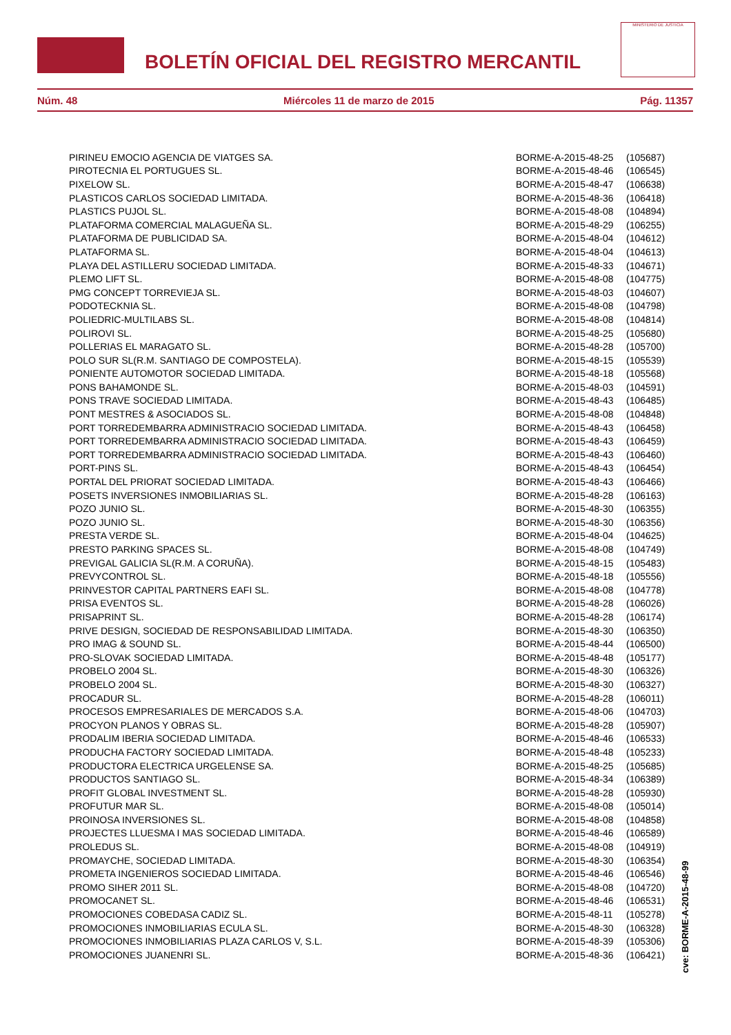BOLETÍN OFICIAL DEL REGISTRO MERCANTIL
MINISTERIO DE JUSTICIA
Núm. 48 Miércoles 11 de marzo de 2015 Pág. 11357
| PIRINEU EMOCIO AGENCIA DE VIATGES SA. | BORME-A-2015-48-25 | (105687) |
| PIROTECNIA EL PORTUGUES SL. | BORME-A-2015-48-46 | (106545) |
| PIXELOW SL. | BORME-A-2015-48-47 | (106638) |
| PLASTICOS CARLOS SOCIEDAD LIMITADA. | BORME-A-2015-48-36 | (106418) |
| PLASTICS PUJOL SL. | BORME-A-2015-48-08 | (104894) |
| PLATAFORMA COMERCIAL MALAGUEÑA SL. | BORME-A-2015-48-29 | (106255) |
| PLATAFORMA DE PUBLICIDAD SA. | BORME-A-2015-48-04 | (104612) |
| PLATAFORMA SL. | BORME-A-2015-48-04 | (104613) |
| PLAYA DEL ASTILLERU SOCIEDAD LIMITADA. | BORME-A-2015-48-33 | (104671) |
| PLEMO LIFT SL. | BORME-A-2015-48-08 | (104775) |
| PMG CONCEPT TORREVIEJA SL. | BORME-A-2015-48-03 | (104607) |
| PODOTECKNIA SL. | BORME-A-2015-48-08 | (104798) |
| POLIEDRIC-MULTILABS SL. | BORME-A-2015-48-08 | (104814) |
| POLIROVI SL. | BORME-A-2015-48-25 | (105680) |
| POLLERIAS EL MARAGATO SL. | BORME-A-2015-48-28 | (105700) |
| POLO SUR SL(R.M. SANTIAGO DE COMPOSTELA). | BORME-A-2015-48-15 | (105539) |
| PONIENTE AUTOMOTOR SOCIEDAD LIMITADA. | BORME-A-2015-48-18 | (105568) |
| PONS BAHAMONDE SL. | BORME-A-2015-48-03 | (104591) |
| PONS TRAVE SOCIEDAD LIMITADA. | BORME-A-2015-48-43 | (106485) |
| PONT MESTRES & ASOCIADOS SL. | BORME-A-2015-48-08 | (104848) |
| PORT TORREDEMBARRA ADMINISTRACIO SOCIEDAD LIMITADA. | BORME-A-2015-48-43 | (106458) |
| PORT TORREDEMBARRA ADMINISTRACIO SOCIEDAD LIMITADA. | BORME-A-2015-48-43 | (106459) |
| PORT TORREDEMBARRA ADMINISTRACIO SOCIEDAD LIMITADA. | BORME-A-2015-48-43 | (106460) |
| PORT-PINS SL. | BORME-A-2015-48-43 | (106454) |
| PORTAL DEL PRIORAT SOCIEDAD LIMITADA. | BORME-A-2015-48-43 | (106466) |
| POSETS INVERSIONES INMOBILIARIAS SL. | BORME-A-2015-48-28 | (106163) |
| POZO JUNIO SL. | BORME-A-2015-48-30 | (106355) |
| POZO JUNIO SL. | BORME-A-2015-48-30 | (106356) |
| PRESTA VERDE SL. | BORME-A-2015-48-04 | (104625) |
| PRESTO PARKING SPACES SL. | BORME-A-2015-48-08 | (104749) |
| PREVIGAL GALICIA SL(R.M. A CORUÑA). | BORME-A-2015-48-15 | (105483) |
| PREVYCONTROL SL. | BORME-A-2015-48-18 | (105556) |
| PRINVESTOR CAPITAL PARTNERS EAFI SL. | BORME-A-2015-48-08 | (104778) |
| PRISA EVENTOS SL. | BORME-A-2015-48-28 | (106026) |
| PRISAPRINT SL. | BORME-A-2015-48-28 | (106174) |
| PRIVE DESIGN, SOCIEDAD DE RESPONSABILIDAD LIMITADA. | BORME-A-2015-48-30 | (106350) |
| PRO IMAG & SOUND SL. | BORME-A-2015-48-44 | (106500) |
| PRO-SLOVAK SOCIEDAD LIMITADA. | BORME-A-2015-48-48 | (105177) |
| PROBELO 2004 SL. | BORME-A-2015-48-30 | (106326) |
| PROBELO 2004 SL. | BORME-A-2015-48-30 | (106327) |
| PROCADUR SL. | BORME-A-2015-48-28 | (106011) |
| PROCESOS EMPRESARIALES DE MERCADOS S.A. | BORME-A-2015-48-06 | (104703) |
| PROCYON PLANOS Y OBRAS SL. | BORME-A-2015-48-28 | (105907) |
| PRODALIM IBERIA SOCIEDAD LIMITADA. | BORME-A-2015-48-46 | (106533) |
| PRODUCHA FACTORY SOCIEDAD LIMITADA. | BORME-A-2015-48-48 | (105233) |
| PRODUCTORA ELECTRICA URGELENSE SA. | BORME-A-2015-48-25 | (105685) |
| PRODUCTOS SANTIAGO SL. | BORME-A-2015-48-34 | (106389) |
| PROFIT GLOBAL INVESTMENT SL. | BORME-A-2015-48-28 | (105930) |
| PROFUTUR MAR SL. | BORME-A-2015-48-08 | (105014) |
| PROINOSA INVERSIONES SL. | BORME-A-2015-48-08 | (104858) |
| PROJECTES LLUESMA I MAS SOCIEDAD LIMITADA. | BORME-A-2015-48-46 | (106589) |
| PROLEDUS SL. | BORME-A-2015-48-08 | (104919) |
| PROMAYCHE, SOCIEDAD LIMITADA. | BORME-A-2015-48-30 | (106354) |
| PROMETA INGENIEROS SOCIEDAD LIMITADA. | BORME-A-2015-48-46 | (106546) |
| PROMO SIHER 2011 SL. | BORME-A-2015-48-08 | (104720) |
| PROMOCANET SL. | BORME-A-2015-48-46 | (106531) |
| PROMOCIONES COBEDASA CADIZ SL. | BORME-A-2015-48-11 | (105278) |
| PROMOCIONES INMOBILIARIAS ECULA SL. | BORME-A-2015-48-30 | (106328) |
| PROMOCIONES INMOBILIARIAS PLAZA CARLOS V, S.L. | BORME-A-2015-48-39 | (105306) |
| PROMOCIONES JUANENRI SL. | BORME-A-2015-48-36 | (106421) |
cve: BORME-A-2015-48-99